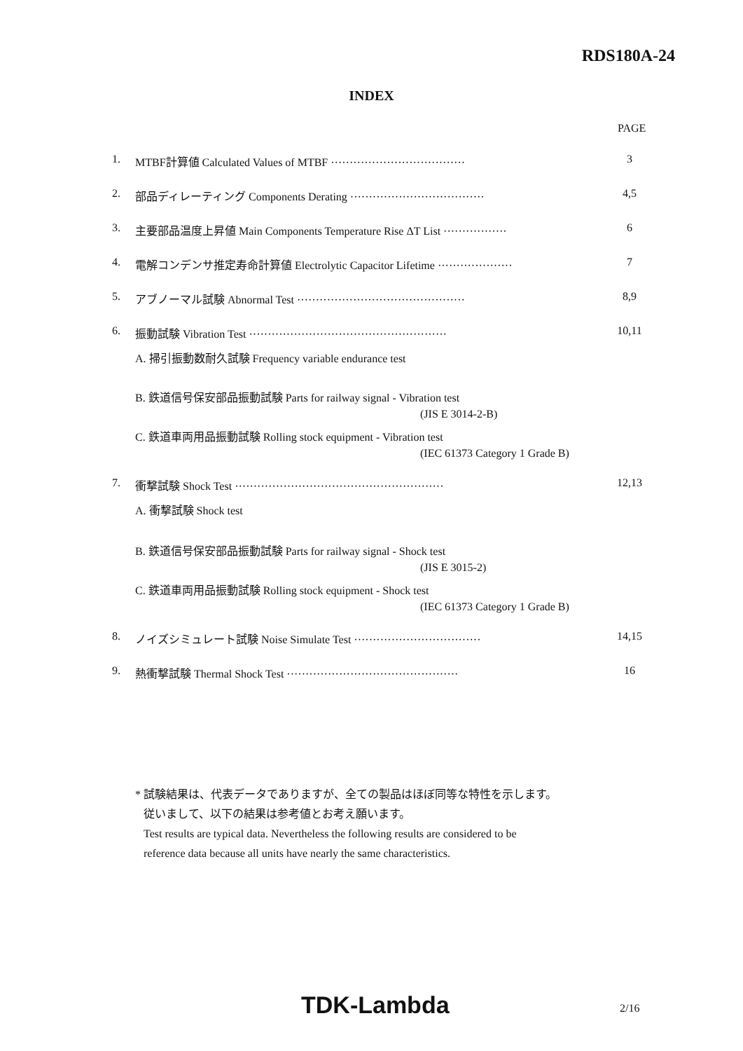RDS180A-24
INDEX
PAGE
1. MTBF計算値 Calculated Values of MTBF ···································· 3
2. 部品ディレーティング Components Derating ···································· 4,5
3. 主要部品温度上昇値 Main Components Temperature Rise ΔT List ················· 6
4. 電解コンデンサ推定寿命計算値 Electrolytic Capacitor Lifetime ···················· 7
5. アブノーマル試験 Abnormal Test ············································· 8,9
6. 振動試験 Vibration Test ····················································· 10,11
A. 掃引振動数耐久試験 Frequency variable endurance test
B. 鉄道信号保安部品振動試験 Parts for railway signal - Vibration test
(JIS E 3014-2-B)
C. 鉄道車両用品振動試験 Rolling stock equipment - Vibration test
(IEC 61373 Category 1 Grade B)
7. 衝撃試験 Shock Test ························································ 12,13
A. 衝撃試験 Shock test
B. 鉄道信号保安部品振動試験 Parts for railway signal - Shock test
(JIS E 3015-2)
C. 鉄道車両用品振動試験 Rolling stock equipment - Shock test
(IEC 61373 Category 1 Grade B)
8. ノイズシミュレート試験 Noise Simulate Test ·································· 14,15
9. 熱衝撃試験 Thermal Shock Test ·············································· 16
* 試験結果は、代表データでありますが、全ての製品はほぼ同等な特性を示します。
従いまして、以下の結果は参考値とお考え願います。
Test results are typical data. Nevertheless the following results are considered to be
reference data because all units have nearly the same characteristics.
TDK-Lambda 2/16